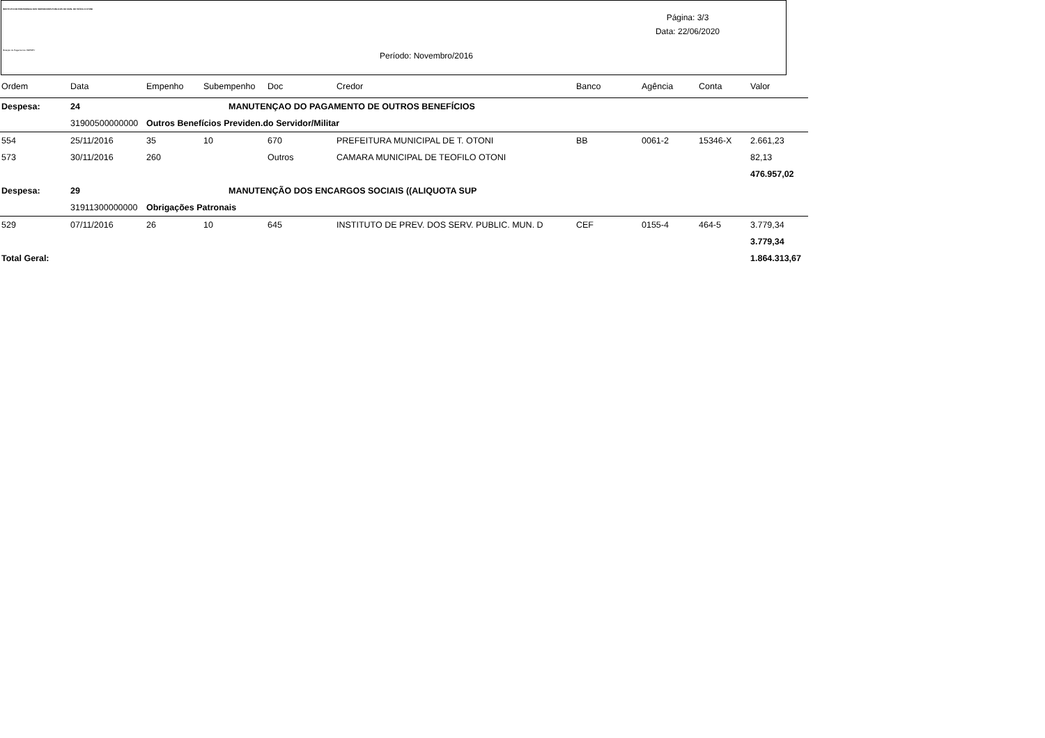INSTITUTO DE PREVIDENCIA DOS SERVIDORES PUBLICOS DO MUN. DE TEÓFILO OTONI
Relação de Pagamentos IS8PREV
Página: 3/3
Data: 22/06/2020
Período: Novembro/2016
| Ordem | Data | Empenho | Subempenho | Doc | Credor | Banco | Agência | Conta | Valor |
| --- | --- | --- | --- | --- | --- | --- | --- | --- | --- |
| Despesa: | 24 | MANUTENÇAO DO PAGAMENTO DE OUTROS BENEFÍCIOS | | | | | | | |
| | 31900500000000 | Outros Benefícios Previden.do Servidor/Militar | | | | | | | |
| 554 | 25/11/2016 | 35 | 10 | 670 | PREFEITURA MUNICIPAL DE T. OTONI | BB | 0061-2 | 15346-X | 2.661,23 |
| 573 | 30/11/2016 | 260 | | Outros | CAMARA MUNICIPAL DE TEOFILO OTONI | | | | 82,13 |
| | | | | | | | | | 476.957,02 |
| Despesa: | 29 | MANUTENÇÃO DOS ENCARGOS SOCIAIS ((ALIQUOTA SUP | | | | | | | |
| | 31911300000000 | Obrigações Patronais | | | | | | | |
| 529 | 07/11/2016 | 26 | 10 | 645 | INSTITUTO DE PREV. DOS SERV. PUBLIC. MUN. D | CEF | 0155-4 | 464-5 | 3.779,34 |
| | | | | | | | | | 3.779,34 |
| Total Geral: | | | | | | | | | 1.864.313,67 |